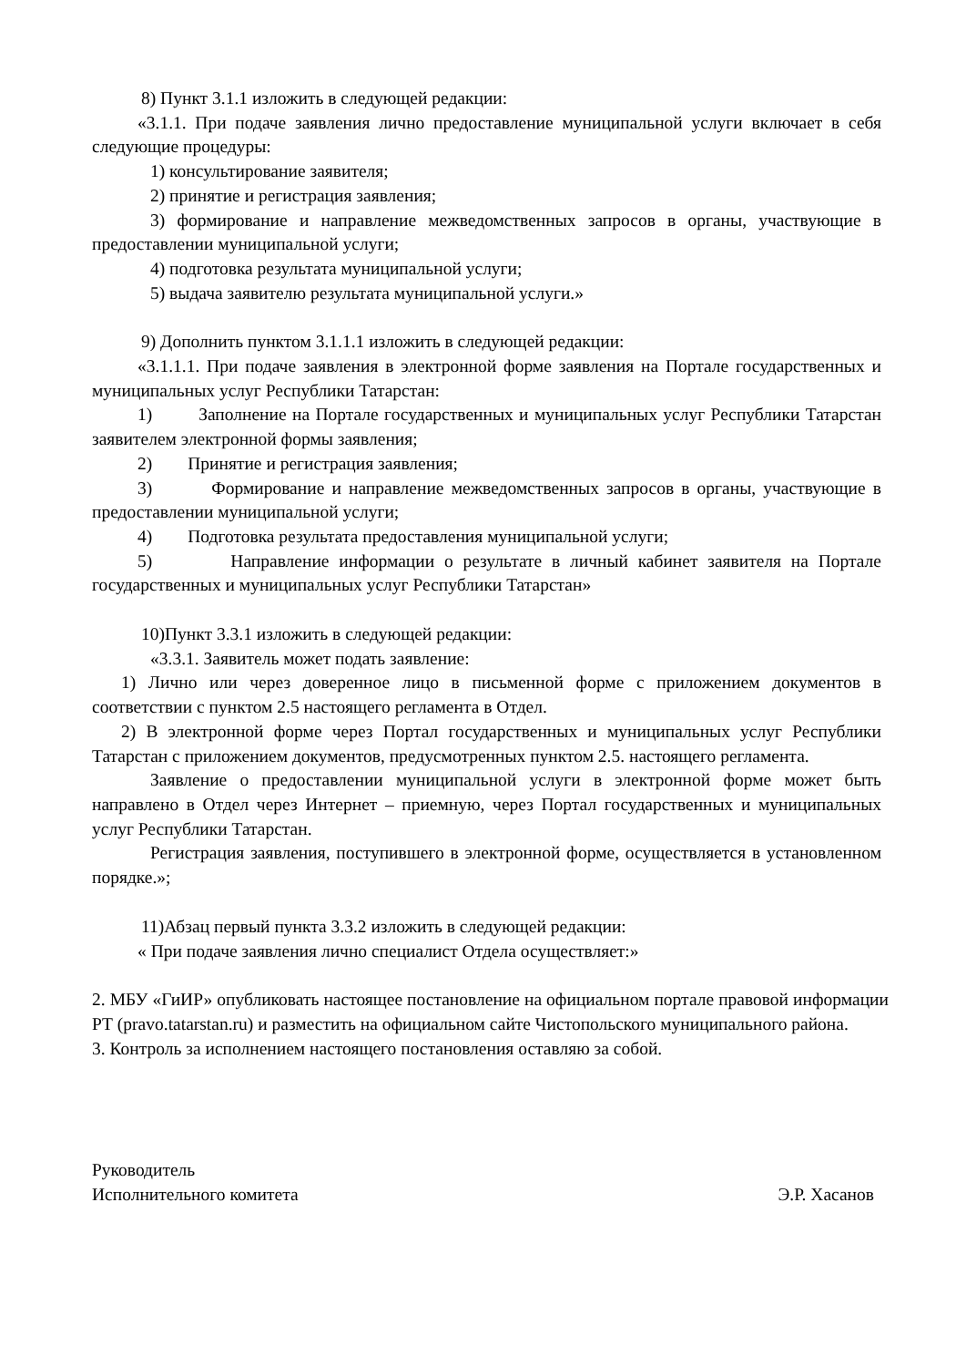8) Пункт 3.1.1 изложить в следующей редакции:
«3.1.1. При подаче заявления лично предоставление муниципальной услуги включает в себя следующие процедуры:
1) консультирование заявителя;
2) принятие и регистрация заявления;
3) формирование и направление межведомственных запросов в органы, участвующие в предоставлении муниципальной услуги;
4) подготовка результата муниципальной услуги;
5) выдача заявителю результата муниципальной услуги.»
9) Дополнить пунктом 3.1.1.1 изложить в следующей редакции:
«3.1.1.1. При подаче заявления в электронной форме заявления на Портале государственных и муниципальных услуг Республики Татарстан:
1) Заполнение на Портале государственных и муниципальных услуг Республики Татарстан заявителем электронной формы заявления;
2) Принятие и регистрация заявления;
3) Формирование и направление межведомственных запросов в органы, участвующие в предоставлении муниципальной услуги;
4) Подготовка результата предоставления муниципальной услуги;
5) Направление информации о результате в личный кабинет заявителя на Портале государственных и муниципальных услуг Республики Татарстан»
10)Пункт 3.3.1 изложить в следующей редакции:
«3.3.1. Заявитель может подать заявление:
1) Лично или через доверенное лицо в письменной форме с приложением документов в соответствии с пунктом 2.5 настоящего регламента в Отдел.
2) В электронной форме через Портал государственных и муниципальных услуг Республики Татарстан с приложением документов, предусмотренных пунктом 2.5. настоящего регламента.
Заявление о предоставлении муниципальной услуги в электронной форме может быть направлено в Отдел через Интернет – приемную, через Портал государственных и муниципальных услуг Республики Татарстан.
Регистрация заявления, поступившего в электронной форме, осуществляется в установленном порядке.»;
11)Абзац первый пункта 3.3.2 изложить в следующей редакции:
« При подаче заявления лично специалист Отдела осуществляет:»
2. МБУ «ГиИР» опубликовать настоящее постановление на официальном портале правовой информации РТ (pravo.tatarstan.ru) и разместить на официальном сайте Чистопольского муниципального района.
3. Контроль за исполнением настоящего постановления оставляю за собой.
Руководитель
Исполнительного комитета Э.Р. Хасанов